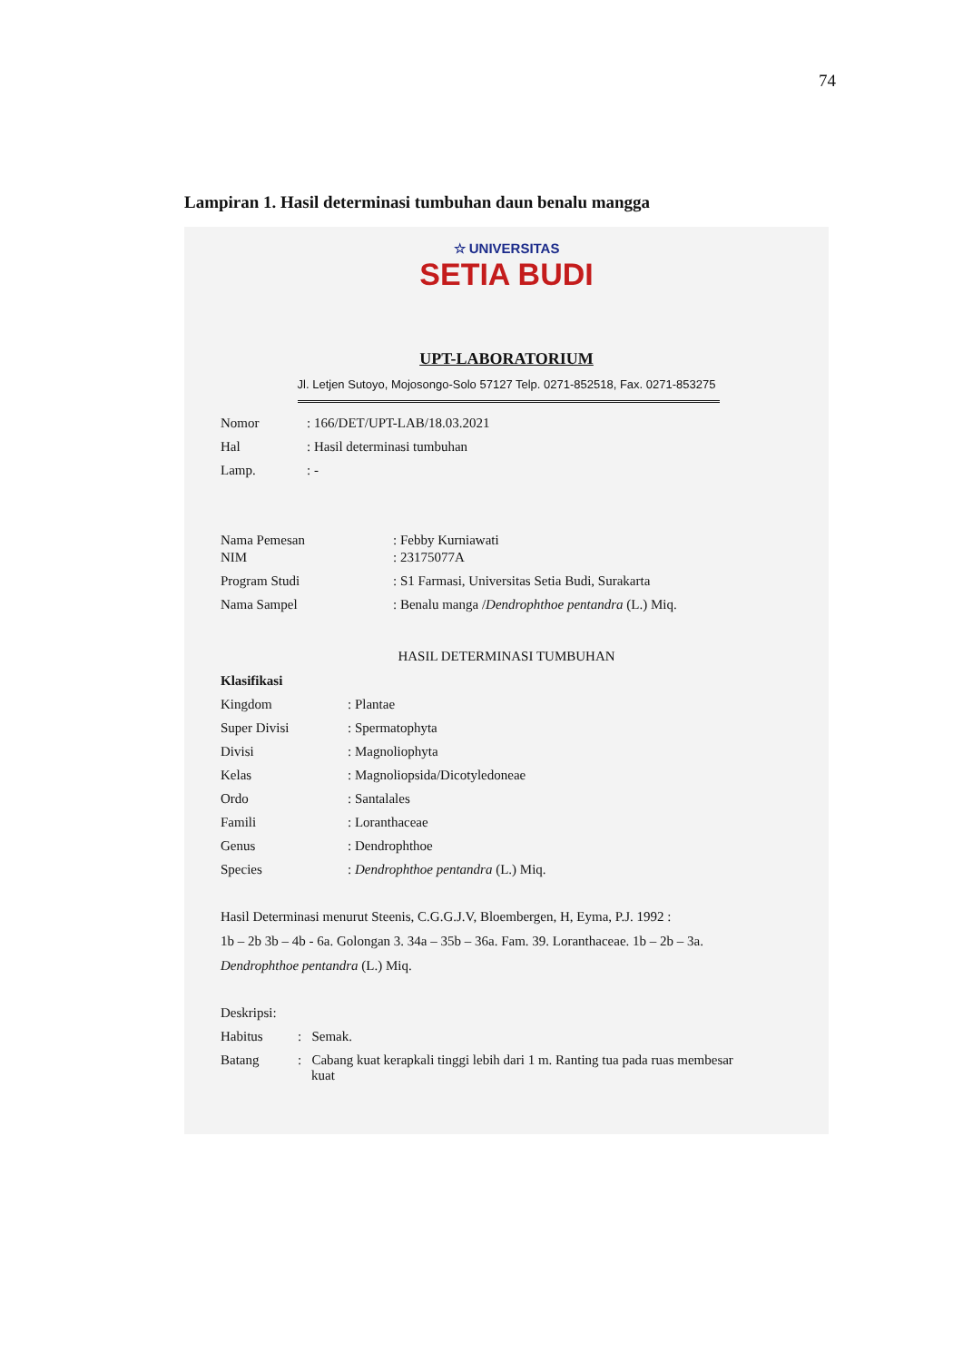74
Lampiran 1. Hasil determinasi tumbuhan daun benalu mangga
☆ UNIVERSITAS
SETIA BUDI
UPT-LABORATORIUM
Jl. Letjen Sutoyo, Mojosongo-Solo 57127 Telp. 0271-852518, Fax. 0271-853275
Nomor: 166/DET/UPT-LAB/18.03.2021
Hal: Hasil determinasi tumbuhan
Lamp.: -
Nama Pemesan: Febby Kurniawati
NIM: 23175077A
Program Studi: S1 Farmasi, Universitas Setia Budi, Surakarta
Nama Sampel: Benalu manga /Dendrophthoe pentandra (L.) Miq.
HASIL DETERMINASI TUMBUHAN
Klasifikasi
Kingdom: Plantae
Super Divisi: Spermatophyta
Divisi: Magnoliophyta
Kelas: Magnoliopsida/Dicotyledoneae
Ordo: Santalales
Famili: Loranthaceae
Genus: Dendrophthoe
Species: Dendrophthoe pentandra (L.) Miq.
Hasil Determinasi menurut Steenis, C.G.G.J.V, Bloembergen, H, Eyma, P.J. 1992 :
1b – 2b 3b – 4b - 6a. Golongan 3. 34a – 35b – 36a. Fam. 39. Loranthaceae. 1b – 2b – 3a.
Dendrophthoe pentandra (L.) Miq.
Deskripsi:
Habitus: Semak.
Batang: Cabang kuat kerapkali tinggi lebih dari 1 m. Ranting tua pada ruas membesar
kuat